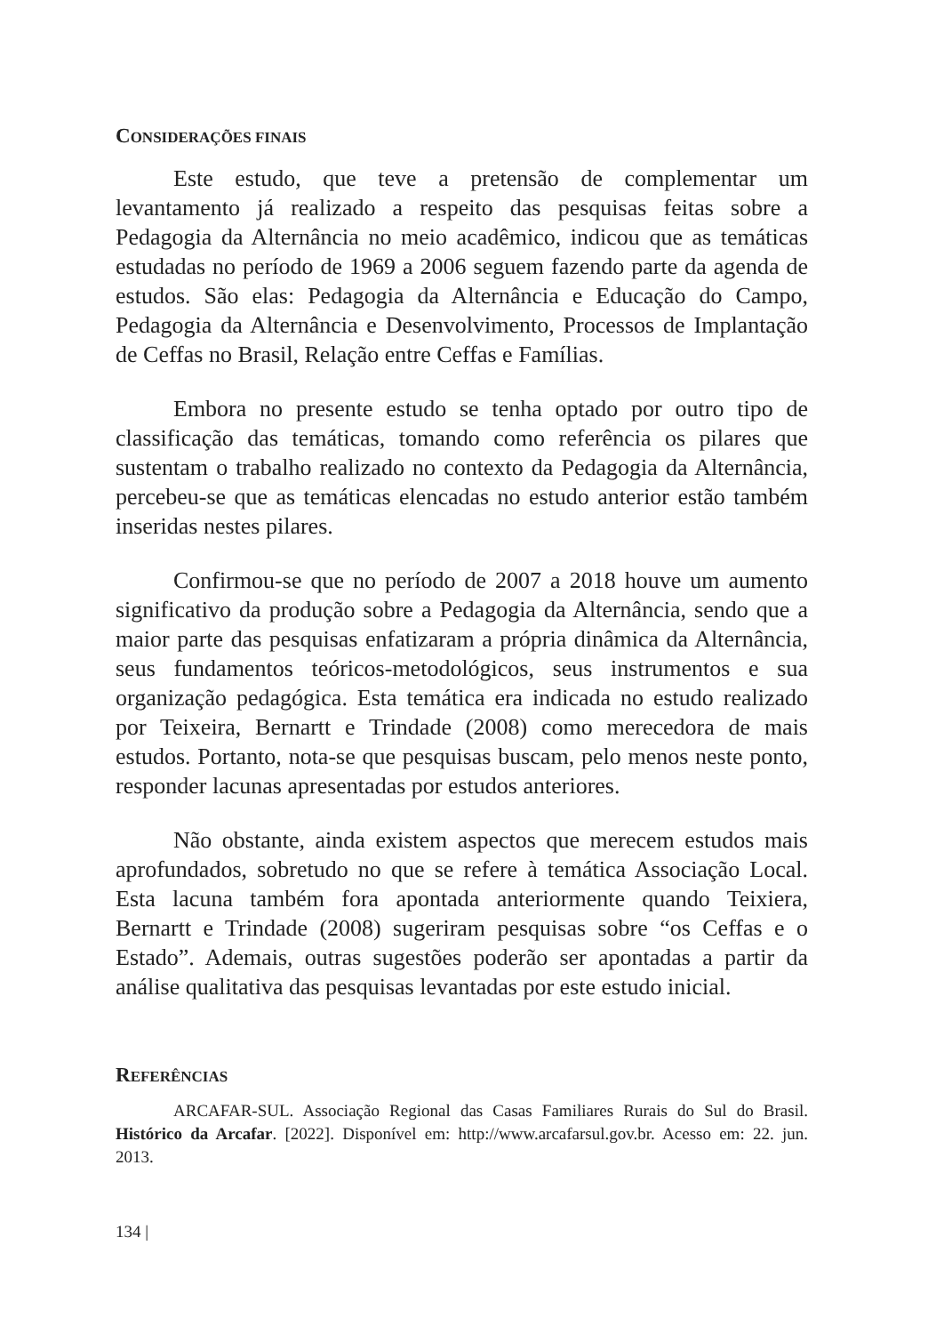CONSIDERAÇÕES FINAIS
Este estudo, que teve a pretensão de complementar um levantamento já realizado a respeito das pesquisas feitas sobre a Pedagogia da Alternância no meio acadêmico, indicou que as temáticas estudadas no período de 1969 a 2006 seguem fazendo parte da agenda de estudos. São elas: Pedagogia da Alternância e Educação do Campo, Pedagogia da Alternância e Desenvolvimento, Processos de Implantação de Ceffas no Brasil, Relação entre Ceffas e Famílias.
Embora no presente estudo se tenha optado por outro tipo de classificação das temáticas, tomando como referência os pilares que sustentam o trabalho realizado no contexto da Pedagogia da Alternância, percebeu-se que as temáticas elencadas no estudo anterior estão também inseridas nestes pilares.
Confirmou-se que no período de 2007 a 2018 houve um aumento significativo da produção sobre a Pedagogia da Alternância, sendo que a maior parte das pesquisas enfatizaram a própria dinâmica da Alternância, seus fundamentos teóricos-metodológicos, seus instrumentos e sua organização pedagógica. Esta temática era indicada no estudo realizado por Teixeira, Bernartt e Trindade (2008) como merecedora de mais estudos. Portanto, nota-se que pesquisas buscam, pelo menos neste ponto, responder lacunas apresentadas por estudos anteriores.
Não obstante, ainda existem aspectos que merecem estudos mais aprofundados, sobretudo no que se refere à temática Associação Local. Esta lacuna também fora apontada anteriormente quando Teixiera, Bernartt e Trindade (2008) sugeriram pesquisas sobre “os Ceffas e o Estado”. Ademais, outras sugestões poderão ser apontadas a partir da análise qualitativa das pesquisas levantadas por este estudo inicial.
REFERÊNCIAS
ARCAFAR-SUL. Associação Regional das Casas Familiares Rurais do Sul do Brasil. Histórico da Arcafar. [2022]. Disponível em: http://www.arcafarsul.gov.br. Acesso em: 22. jun. 2013.
134 |